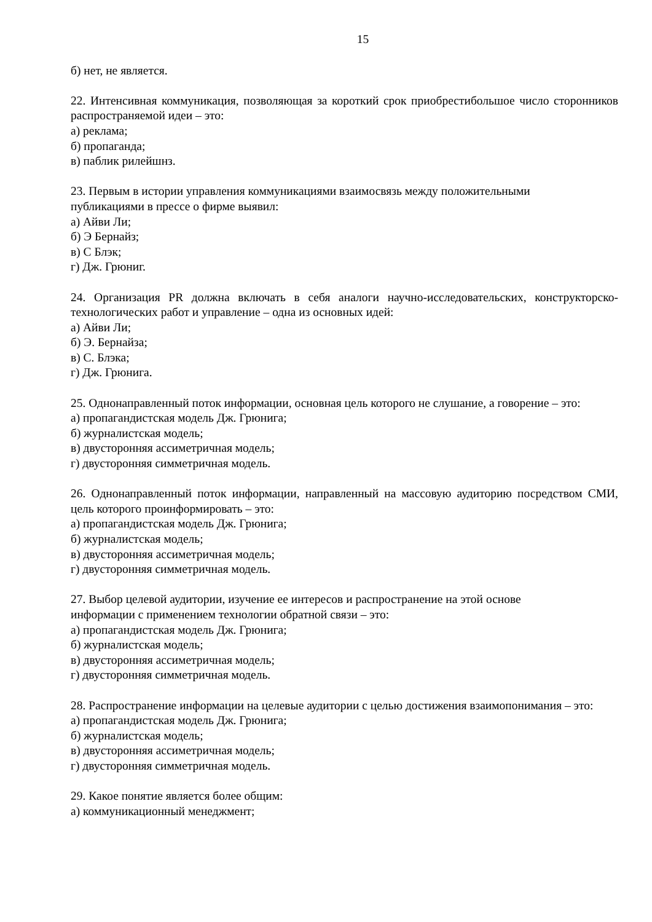15
б) нет, не является.
22. Интенсивная коммуникация, позволяющая за короткий срок приобрестибольшое число сторонников распространяемой идеи – это:
а) реклама;
б) пропаганда;
в) паблик рилейшнз.
23. Первым в истории управления коммуникациями взаимосвязь между положительными
публикациями в прессе о фирме выявил:
а) Айви Ли;
б) Э Бернайз;
в) С Блэк;
г) Дж. Грюниг.
24. Организация PR должна включать в себя аналоги научно-исследовательских, конструкторско-технологических работ и управление – одна из основных идей:
а) Айви Ли;
б) Э. Бернайза;
в) С. Блэка;
г) Дж. Грюнига.
25. Однонаправленный поток информации, основная цель которого не слушание, а говорение – это:
а) пропагандистская модель Дж. Грюнига;
б) журналистская модель;
в) двусторонняя ассиметричная модель;
г) двусторонняя симметричная модель.
26. Однонаправленный поток информации, направленный на массовую аудиторию посредством СМИ, цель которого проинформировать – это:
а) пропагандистская модель Дж. Грюнига;
б) журналистская модель;
в) двусторонняя ассиметричная модель;
г) двусторонняя симметричная модель.
27. Выбор целевой аудитории, изучение ее интересов и распространение на этой основе
информации с применением технологии обратной связи – это:
а) пропагандистская модель Дж. Грюнига;
б) журналистская модель;
в) двусторонняя ассиметричная модель;
г) двусторонняя симметричная модель.
28. Распространение информации на целевые аудитории с целью достижения взаимопонимания – это:
а) пропагандистская модель Дж. Грюнига;
б) журналистская модель;
в) двусторонняя ассиметричная модель;
г) двусторонняя симметричная модель.
29. Какое понятие является более общим:
а) коммуникационный менеджмент;